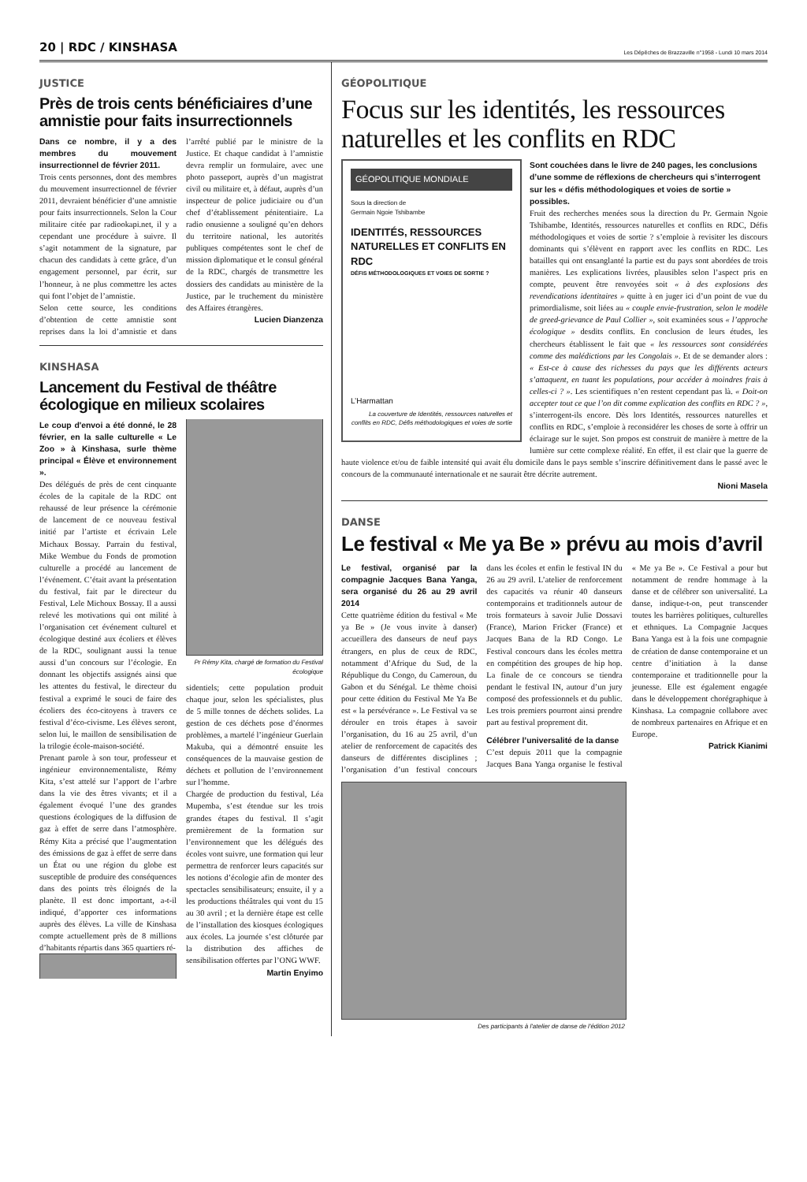20 | RDC / KINSHASA
Les Dépêches de Brazzaville n°1958 - Lundi 10 mars 2014
JUSTICE
Près de trois cents bénéficiaires d’une amnistie pour faits insurrectionnels
Dans ce nombre, il y a des membres du mouvement insurrectionnel de février 2011.
Trois cents personnes, dont des membres du mouvement insurrectionnel de février 2011, devraient bénéficier d’une amnistie pour faits insurrectionnels. Selon la Cour militaire citée par radiookapi.net, il y a cependant une procédure à suivre. Il s’agit notamment de la signature, par chacun des candidats à cette grâce, d’un engagement personnel, par écrit, sur l’honneur, à ne plus commettre les actes qui font l’objet de l’amnistie.
Selon cette source, les conditions d’obtention de cette amnistie sont reprises dans la loi d’amnistie et dans l’arrêté publié par le ministre de la Justice. Et chaque candidat à l’amnistie devra remplir un formulaire, avec une photo passeport, auprès d’un magistrat civil ou militaire et, à défaut, auprès d’un inspecteur de police judiciaire ou d’un chef d’établissement pénitentiaire. La radio onusienne a souligné qu’en dehors du territoire national, les autorités publiques compétentes sont le chef de mission diplomatique et le consul général de la RDC, chargés de transmettre les dossiers des candidats au ministère de la Justice, par le truchement du ministère des Affaires étrangères.
Lucien Dianzenza
KINSHASA
Lancement du Festival de théâtre écologique en milieux scolaires
Le coup d'envoi a été donné, le 28 février, en la salle culturelle « Le Zoo » à Kinshasa, surle thème principal « Élève et environnement ».
Des délégués de près de cent cinquante écoles de la capitale de la RDC ont rehaussé de leur présence la cérémonie de lancement de ce nouveau festival initié par l’artiste et écrivain Lele Michaux Bossay. Parrain du festival, Mike Wembue du Fonds de promotion culturelle a procédé au lancement de l’événement. C’était avant la présentation du festival, fait par le directeur du Festival, Lele Michoux Bossay. Il a aussi relevé les motivations qui ont milité à l’organisation cet événement culturel et écologique destiné aux écoliers et élèves de la RDC, soulignant aussi la tenue aussi d’un concours sur l’écologie. En donnant les objectifs assignés ainsi que les attentes du festival, le directeur du festival a exprimé le souci de faire des écoliers des éco-citoyens à travers ce festival d’éco-civisme. Les élèves seront, selon lui, le maillon de sensibilisation de la trilogie école-maison-société.
Prenant parole à son tour, professeur et ingénieur environnementaliste, Rémy Kita, s’est attelé sur l’apport de l’arbre dans la vie des êtres vivants; et il a également évoqué l’une des grandes questions écologiques de la diffusion de gaz à effet de serre dans l’atmosphère. Rémy Kita a précisé que l’augmentation des émissions de gaz à effet de serre dans un État ou une région du globe est susceptible de produire des conséquences dans des points très éloignés de la planète. Il est donc important, a-t-il indiqué, d’apporter ces informations auprès des élèves. La ville de Kinshasa compte actuellement près de 8 millions d’habitants répartis dans 365 quartiers ré-
Pr Rémy Kita, chargé de formation du Festival écologique
sidentiels; cette population produit chaque jour, selon les spécialistes, plus de 5 mille tonnes de déchets solides. La gestion de ces déchets pose d’énormes problèmes, a martelé l’ingénieur Guerlain Makuba, qui a démontré ensuite les conséquences de la mauvaise gestion de déchets et pollution de l’environnement sur l’homme.
Chargée de production du festival, Léa Mupemba, s’est étendue sur les trois grandes étapes du festival. Il s’agit premièrement de la formation sur l’environnement que les délégués des écoles vont suivre, une formation qui leur permettra de renforcer leurs capacités sur les notions d’écologie afin de monter des spectacles sensibilisateurs; ensuite, il y a les productions théâtrales qui vont du 15 au 30 avril ; et la dernière étape est celle de l’installation des kiosques écologiques aux écoles. La journée s’est clôturée par la distribution des affiches de sensibilisation offertes par l’ONG WWF.
Martin Enyimo
GÉOPOLITIQUE
Focus sur les identités, les ressources naturelles et les conflits en RDC
GÉOPOLITIQUE MONDIALE
Sous la direction de
Germain Ngoie Tshibambe
IDENTITÉS, RESSOURCES NATURELLES ET CONFLITS EN RDC
DÉFIS MÉTHODOLOGIQUES ET VOIES DE SORTIE ?
L’Harmattan
La couverture de Identités, ressources naturelles et conflits en RDC, Défis méthodologiques et voies de sortie
Sont couchées dans le livre de 240 pages, les conclusions d’une somme de réflexions de chercheurs qui s’interrogent sur les « défis méthodologiques et voies de sortie » possibles.
Fruit des recherches menées sous la direction du Pr. Germain Ngoie Tshibambe, Identités, ressources naturelles et conflits en RDC, Défis méthodologiques et voies de sortie ? s’emploie à revisiter les discours dominants qui s’élèvent en rapport avec les conflits en RDC. Les batailles qui ont ensanglanté la partie est du pays sont abordées de trois manières. Les explications livrées, plausibles selon l’aspect pris en compte, peuvent être renvoyées soit « à des explosions des revendications identitaires » quitte à en juger ici d’un point de vue du primordialisme, soit liées au « couple envie-frustration, selon le modèle de greed-grievance de Paul Collier », soit examinées sous « l’approche écologique » desdits conflits. En conclusion de leurs études, les chercheurs établissent le fait que « les ressources sont considérées comme des malédictions par les Congolais ». Et de se demander alors : « Est-ce à cause des richesses du pays que les différents acteurs s’attaquent, en tuant les populations, pour accéder à moindres frais à celles-ci ? ». Les scientifiques n’en restent cependant pas là. « Doit-on accepter tout ce que l’on dit comme explication des conflits en RDC ? », s’interrogent-ils encore. Dès lors Identités, ressources naturelles et conflits en RDC, s’emploie à reconsidérer les choses de sorte à offrir un éclairage sur le sujet. Son propos est construit de manière à mettre de la lumière sur cette complexe réalité. En effet, il est clair que la guerre de haute violence et/ou de faible intensité qui avait élu domicile dans le pays semble s’inscrire définitivement dans le passé avec le concours de la communauté internationale et ne saurait être décrite autrement.
Nioni Masela
DANSE
Le festival « Me ya Be » prévu au mois d’avril
Le festival, organisé par la compagnie Jacques Bana Yanga, sera organisé du 26 au 29 avril 2014
Cette quatrième édition du festival « Me ya Be » (Je vous invite à danser) accueillera des danseurs de neuf pays étrangers, en plus de ceux de RDC, notamment d’Afrique du Sud, de la République du Congo, du Cameroun, du Gabon et du Sénégal. Le thème choisi pour cette édition du Festival Me Ya Be est « la persévérance ». Le Festival va se dérouler en trois étapes à savoir l’organisation, du 16 au 25 avril, d’un atelier de renforcement de capacités des danseurs de différentes disciplines ; l’organisation d’un festival concours dans les écoles et enfin le festival IN du 26 au 29 avril. L’atelier de renforcement des capacités va réunir 40 danseurs contemporains et traditionnels autour de trois formateurs à savoir Julie Dossavi (France), Marion Fricker (France) et Jacques Bana de la RD Congo. Le Festival concours dans les écoles mettra en compétition des groupes de hip hop. La finale de ce concours se tiendra pendant le festival IN, autour d’un jury composé des professionnels et du public. Les trois premiers pourront ainsi prendre part au festival proprement dit.
Célébrer l’universalité de la danse
C’est depuis 2011 que la compagnie Jacques Bana Yanga organise le festival « Me ya Be ». Ce Festival a pour but notamment de rendre hommage à la danse et de célébrer son universalité. La danse, indique-t-on, peut transcender toutes les barrières politiques, culturelles et ethniques. La Compagnie Jacques Bana Yanga est à la fois une compagnie de création de danse contemporaine et un centre d’initiation à la danse contemporaine et traditionnelle pour la jeunesse. Elle est également engagée dans le développement chorégraphique à Kinshasa. La compagnie collabore avec de nombreux partenaires en Afrique et en Europe.
Patrick Kianimi
Des participants à l'atelier de danse de l'édition 2012